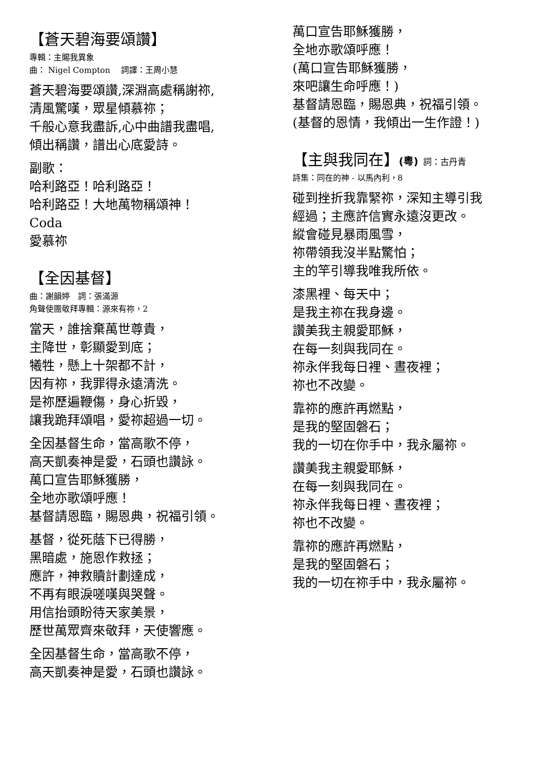【蒼天碧海要頌讚】
專輯：主賜我異象
曲： Nigel Compton　 詞譯：王周小慧
蒼天碧海要頌讚,深淵高處稱謝祢,
清風驚嘆，眾星傾慕祢；
千般心意我盡訴,心中曲譜我盡唱,
傾出稱讚，譜出心底愛詩。
副歌：
哈利路亞！哈利路亞！
哈利路亞！大地萬物稱頌神！
Coda
愛慕祢
【全因基督】
曲：謝韻婷　詞：張滿源
角聲使團敬拜專輯：源來有祢，2
當天，誰捨棄萬世尊貴，
主降世，彰顯愛到底；
犧牲，懸上十架都不計，
因有祢，我罪得永遠清洗。
是祢歷遍鞭傷，身心折毀，
讓我跪拜頌唱，愛祢超過一切。
全因基督生命，當高歌不停，
高天凱奏神是愛，石頭也讚詠。
萬口宣告耶穌獲勝，
全地亦歌頌呼應！
基督請恩臨，賜恩典，祝福引領。
基督，從死蔭下已得勝，
黑暗處，施恩作救拯；
應許，神救贖計劃達成，
不再有眼淚嗟嘆與哭聲。
用信抬頭盼待天家美景，
歷世萬眾齊來敬拜，天使響應。
全因基督生命，當高歌不停，
高天凱奏神是愛，石頭也讚詠。
萬口宣告耶穌獲勝，
全地亦歌頌呼應！
(萬口宣告耶穌獲勝，
來吧讓生命呼應！)
基督請恩臨，賜恩典，祝福引領。
(基督的恩情，我傾出一生作證！)
【主與我同在】(粵) 詞：古丹青
詩集：同在的神 - 以馬內利，8
碰到挫折我靠緊祢，深知主導引我
經過；主應許信實永遠沒更改。
縱會碰見暴雨風雪，
祢帶領我沒半點驚怕；
主的竿引導我唯我所依。
漆黑裡、每天中；
是我主祢在我身邊。
讚美我主親愛耶穌，
在每一刻與我同在。
祢永伴我每日裡、晝夜裡；
祢也不改變。
靠祢的應許再燃點，
是我的堅固磐石；
我的一切在你手中，我永屬祢。
讚美我主親愛耶穌，
在每一刻與我同在。
祢永伴我每日裡、晝夜裡；
祢也不改變。
靠祢的應許再燃點，
是我的堅固磐石；
我的一切在祢手中，我永屬祢。